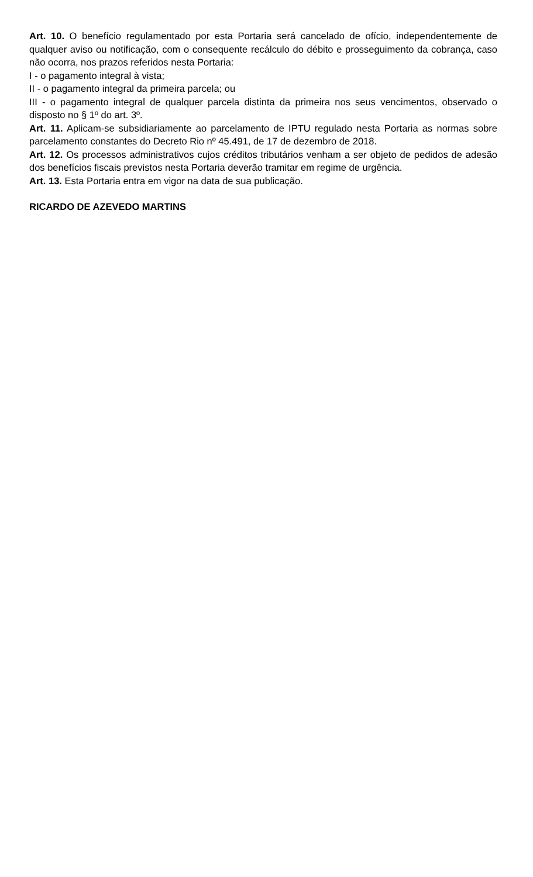Art. 10. O benefício regulamentado por esta Portaria será cancelado de ofício, independentemente de qualquer aviso ou notificação, com o consequente recálculo do débito e prosseguimento da cobrança, caso não ocorra, nos prazos referidos nesta Portaria:
I - o pagamento integral à vista;
II - o pagamento integral da primeira parcela; ou
III - o pagamento integral de qualquer parcela distinta da primeira nos seus vencimentos, observado o disposto no § 1º do art. 3º.
Art. 11. Aplicam-se subsidiariamente ao parcelamento de IPTU regulado nesta Portaria as normas sobre parcelamento constantes do Decreto Rio nº 45.491, de 17 de dezembro de 2018.
Art. 12. Os processos administrativos cujos créditos tributários venham a ser objeto de pedidos de adesão dos benefícios fiscais previstos nesta Portaria deverão tramitar em regime de urgência.
Art. 13. Esta Portaria entra em vigor na data de sua publicação.
RICARDO DE AZEVEDO MARTINS